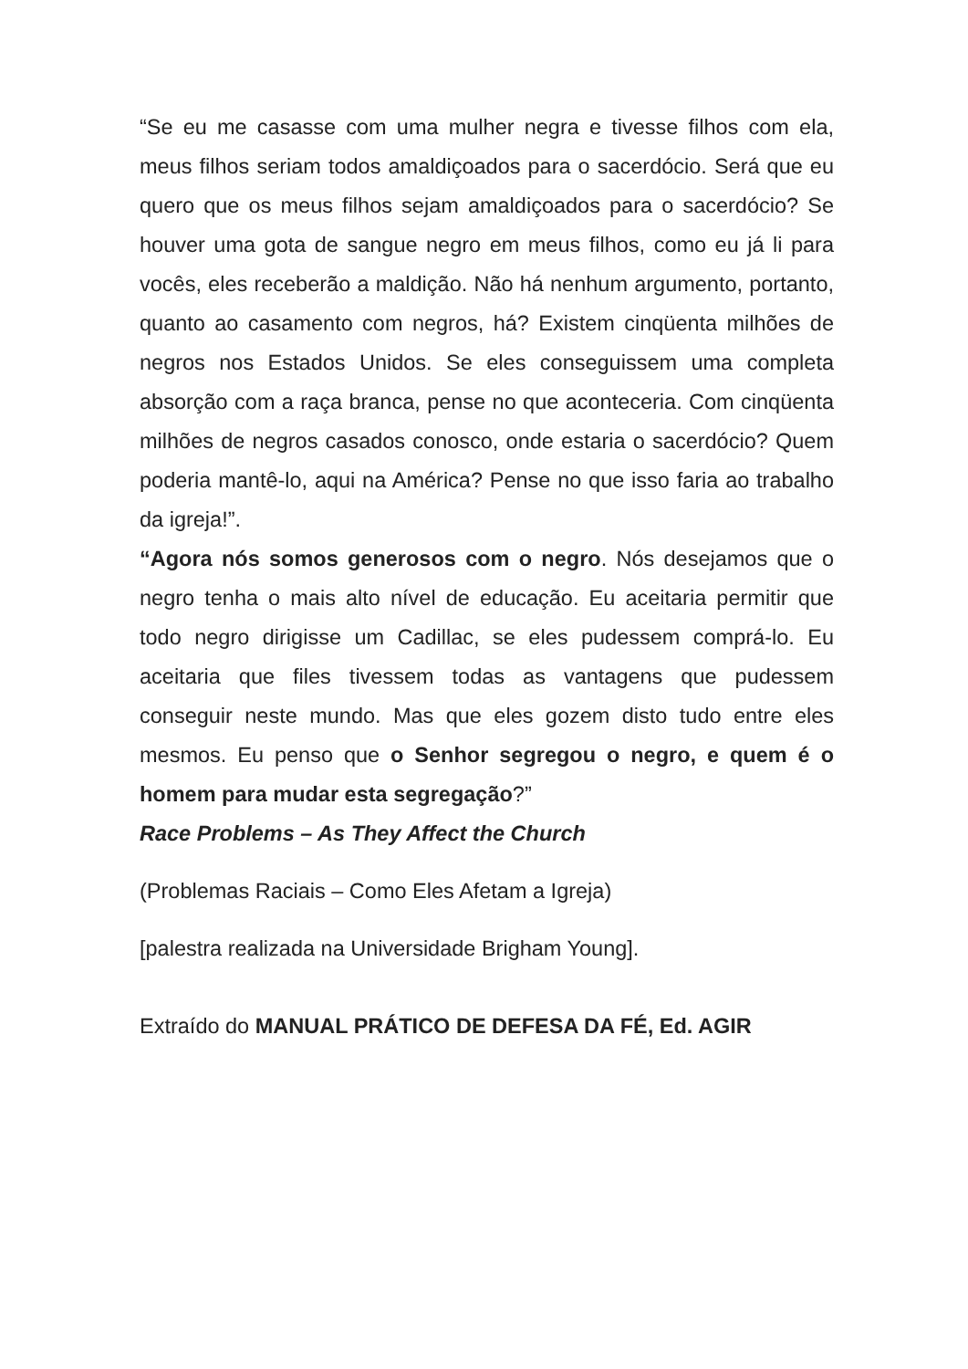“Se eu me casasse com uma mulher negra e tivesse filhos com ela, meus filhos seriam todos amaldiçoados para o sacerdócio. Será que eu quero que os meus filhos sejam amaldiçoados para o sacerdócio? Se houver uma gota de sangue negro em meus filhos, como eu já li para vocês, eles receberão a maldição. Não há nenhum argumento, portanto, quanto ao casamento com negros, há? Existem cinqüenta milhões de negros nos Estados Unidos. Se eles conseguissem uma completa absorção com a raça branca, pense no que aconteceria. Com cinqüenta milhões de negros casados conosco, onde estaria o sacerdócio? Quem poderia mantê-lo, aqui na América? Pense no que isso faria ao trabalho da igreja!”.
“Agora nós somos generosos com o negro. Nós desejamos que o negro tenha o mais alto nível de educação. Eu aceitaria permitir que todo negro dirigisse um Cadillac, se eles pudessem comprá-lo. Eu aceitaria que files tivessem todas as vantagens que pudessem conseguir neste mundo. Mas que eles gozem disto tudo entre eles mesmos. Eu penso que o Senhor segregou o negro, e quem é o homem para mudar esta segregação?”
Race Problems – As They Affect the Church
(Problemas Raciais – Como Eles Afetam a Igreja)
[palestra realizada na Universidade Brigham Young].
Extraído do MANUAL PRÁTICO DE DEFESA DA FÉ, Ed. AGIR